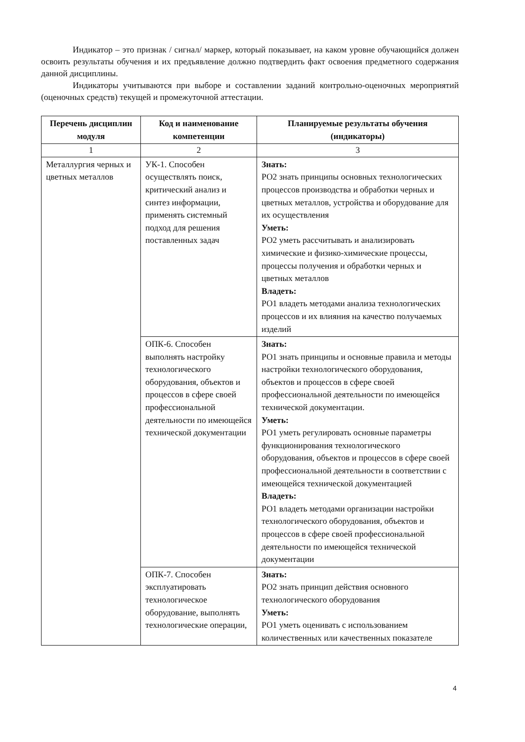Индикатор – это признак / сигнал/ маркер, который показывает, на каком уровне обучающийся должен освоить результаты обучения и их предъявление должно подтвердить факт освоения предметного содержания данной дисциплины.
Индикаторы учитываются при выборе и составлении заданий контрольно-оценочных мероприятий (оценочных средств) текущей и промежуточной аттестации.
| Перечень дисциплин модуля | Код и наименование компетенции | Планируемые результаты обучения (индикаторы) |
| --- | --- | --- |
| 1 | 2 | 3 |
| Металлургия черных и цветных металлов | УК-1. Способен осуществлять поиск, критический анализ и синтез информации, применять системный подход для решения поставленных задач | Знать: РО2 знать принципы основных технологических процессов производства и обработки черных и цветных металлов, устройства и оборудование для их осуществления Уметь: РО2 уметь рассчитывать и анализировать химические и физико-химические процессы, процессы получения и обработки черных и цветных металлов Владеть: РО1 владеть методами анализа технологических процессов и их влияния на качество получаемых изделий |
| | ОПК-6. Способен выполнять настройку технологического оборудования, объектов и процессов в сфере своей профессиональной деятельности по имеющейся технической документации | Знать: РО1 знать принципы и основные правила и методы настройки технологического оборудования, объектов и процессов в сфере своей профессиональной деятельности по имеющейся технической документации. Уметь: РО1 уметь регулировать основные параметры функционирования технологического оборудования, объектов и процессов в сфере своей профессиональной деятельности в соответствии с имеющейся технической документацией Владеть: РО1 владеть методами организации настройки технологического оборудования, объектов и процессов в сфере своей профессиональной деятельности по имеющейся технической документации |
| | ОПК-7. Способен эксплуатировать технологическое оборудование, выполнять технологические операции, | Знать: РО2 знать принцип действия основного технологического оборудования Уметь: РО1 уметь оценивать с использованием количественных или качественных показателе |
4